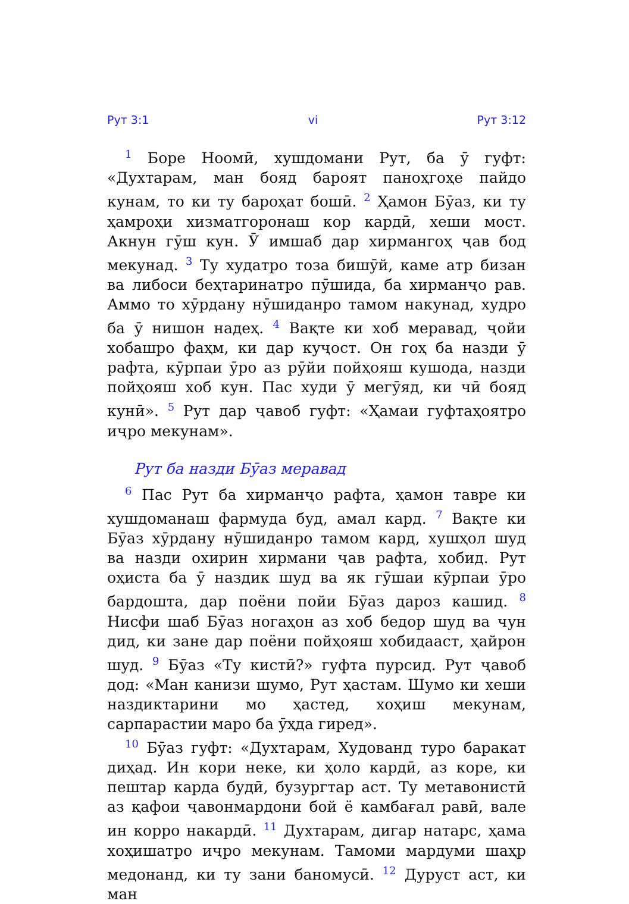Рут 3:1 vi Рут 3:12
<sup>1</sup> Боре Ноомӣ, хушдомани Рут, ба ӯ гуфт: «Духтарам, ман бояд бароят паноҳгоҳе пайдо кунам, то ки ту бароҳат бошӣ. <sup>2</sup> Ҳамон Бӯаз, ки ту ҳамроҳи хизматгоронаш кор кардӣ, хеши мост. Акнун гӯш кун. Ӯ имшаб дар хирмангоҳ ҷав бод мекунад. <sup>3</sup> Ту худатро тоза бишӯй, каме атр бизан ва либоси беҳтаринатро пӯшида, ба хирманҷо рав. Аммо то хӯрдану нӯшиданро тамом накунад, худро ба ӯ нишон надеҳ. <sup>4</sup> Вақте ки хоб меравад, ҷойи хобашро фаҳм, ки дар куҷост. Он гоҳ ба назди ӯ рафта, кӯрпаи ӯро аз рӯйи пойҳояш кушода, назди пойҳояш хоб кун. Пас худи ӯ мегӯяд, ки чӣ бояд кунӣ». <sup>5</sup> Рут дар ҷавоб гуфт: «Ҳамаи гуфтаҳоятро иҷро мекунам».
Рут ба назди Бӯаз меравад
<sup>6</sup> Пас Рут ба хирманҷо рафта, ҳамон тавре ки хушдоманаш фармуда буд, амал кард. <sup>7</sup> Вақте ки Бӯаз хӯрдану нӯшиданро тамом кард, хушҳол шуд ва назди охирин хирмани ҷав рафта, хобид. Рут оҳиста ба ӯ наздик шуд ва як гӯшаи кӯрпаи ӯро бардошта, дар поёни пойи Бӯаз дароз кашид. <sup>8</sup> Нисфи шаб Бӯаз ногаҳон аз хоб бедор шуд ва чун дид, ки зане дар поёни пойҳояш хобидааст, ҳайрон шуд. <sup>9</sup> Бӯаз «Ту кистӣ?» гуфта пурсид. Рут ҷавоб дод: «Ман канизи шумо, Рут ҳастам. Шумо ки хеши наздиктарини мо ҳастед, хоҳиш мекунам, сарпарастии маро ба ӯҳда гиред».
<sup>10</sup> Бӯаз гуфт: «Духтарам, Худованд туро баракат диҳад. Ин кори неке, ки ҳоло кардӣ, аз коре, ки пештар карда будӣ, бузургтар аст. Ту метавонистӣ аз қафои ҷавонмардони бой ё камбағал равӣ, вале ин корро накардӣ. <sup>11</sup> Духтарам, дигар натарс, ҳама хоҳишатро иҷро мекунам. Тамоми мардуми шаҳр медонанд, ки ту зани баномусӣ. <sup>12</sup> Дуруст аст, ки ман